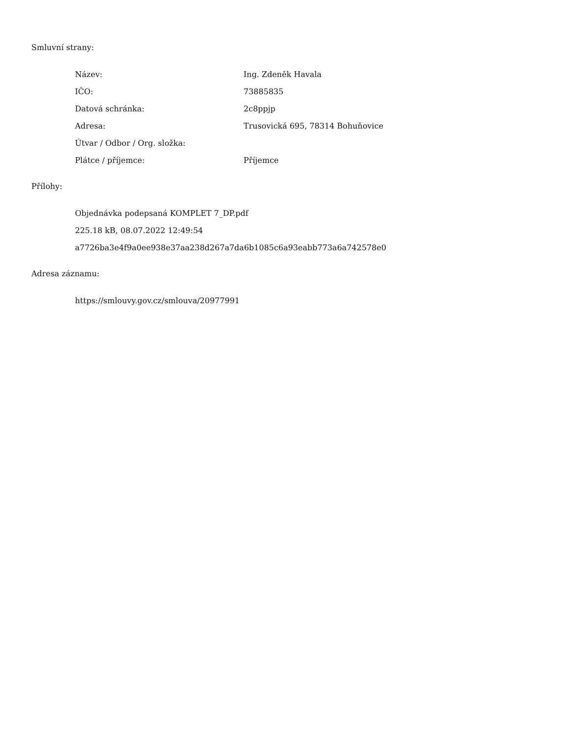Smluvní strany:
| Název: | Ing. Zdeněk Havala |
| IČO: | 73885835 |
| Datová schránka: | 2c8ppjp |
| Adresa: | Trusovická 695, 78314 Bohuňovice |
| Útvar / Odbor / Org. složka: | |
| Plátce / příjemce: | Příjemce |
Přílohy:
Objednávka podepsaná KOMPLET 7_DP.pdf
225.18 kB, 08.07.2022 12:49:54
a7726ba3e4f9a0ee938e37aa238d267a7da6b1085c6a93eabb773a6a742578e0
Adresa záznamu:
https://smlouvy.gov.cz/smlouva/20977991